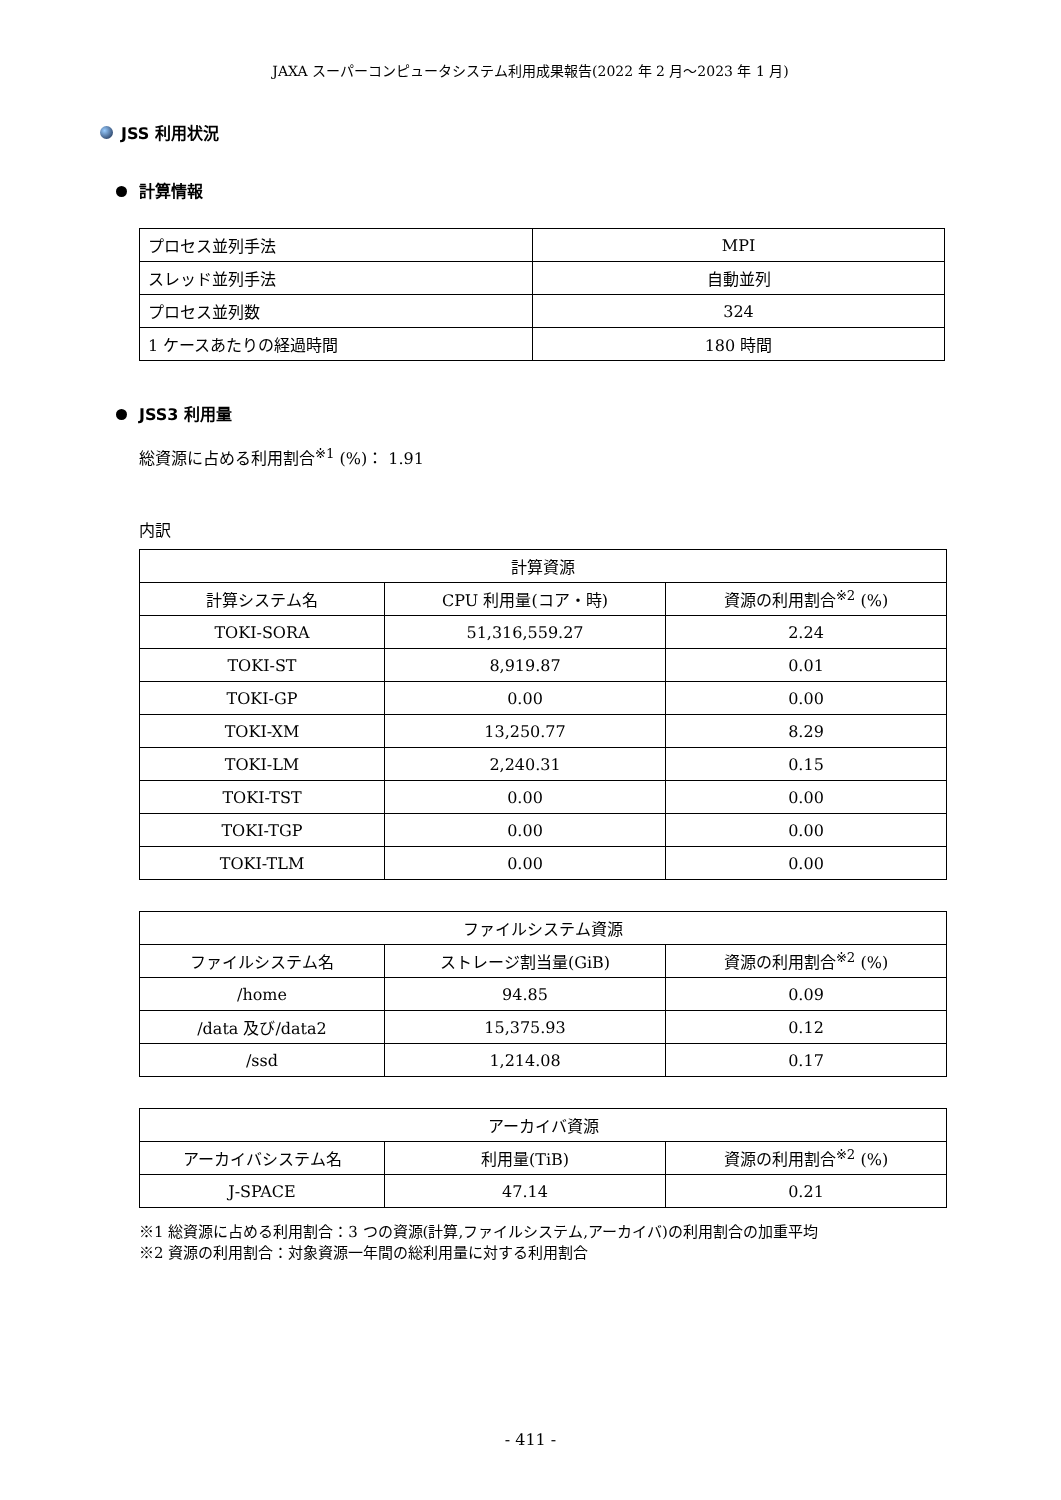JAXA スーパーコンピュータシステム利用成果報告(2022 年 2 月～2023 年 1 月)
JSS 利用状況
計算情報
| プロセス並列手法 | MPI |
| スレッド並列手法 | 自動並列 |
| プロセス並列数 | 324 |
| 1 ケースあたりの経過時間 | 180 時間 |
JSS3 利用量
総資源に占める利用割合<sup>※1</sup> (%)： 1.91
内訳
| 計算資源 | | |
| 計算システム名 | CPU 利用量(コア・時) | 資源の利用割合<sup>※2</sup> (%) |
| TOKI-SORA | 51,316,559.27 | 2.24 |
| TOKI-ST | 8,919.87 | 0.01 |
| TOKI-GP | 0.00 | 0.00 |
| TOKI-XM | 13,250.77 | 8.29 |
| TOKI-LM | 2,240.31 | 0.15 |
| TOKI-TST | 0.00 | 0.00 |
| TOKI-TGP | 0.00 | 0.00 |
| TOKI-TLM | 0.00 | 0.00 |
| ファイルシステム資源 | | |
| ファイルシステム名 | ストレージ割当量(GiB) | 資源の利用割合<sup>※2</sup> (%) |
| /home | 94.85 | 0.09 |
| /data 及び/data2 | 15,375.93 | 0.12 |
| /ssd | 1,214.08 | 0.17 |
| アーカイバ資源 | | |
| アーカイバシステム名 | 利用量(TiB) | 資源の利用割合<sup>※2</sup> (%) |
| J-SPACE | 47.14 | 0.21 |
※1 総資源に占める利用割合：3 つの資源(計算,ファイルシステム,アーカイバ)の利用割合の加重平均
※2 資源の利用割合：対象資源一年間の総利用量に対する利用割合
- 411 -